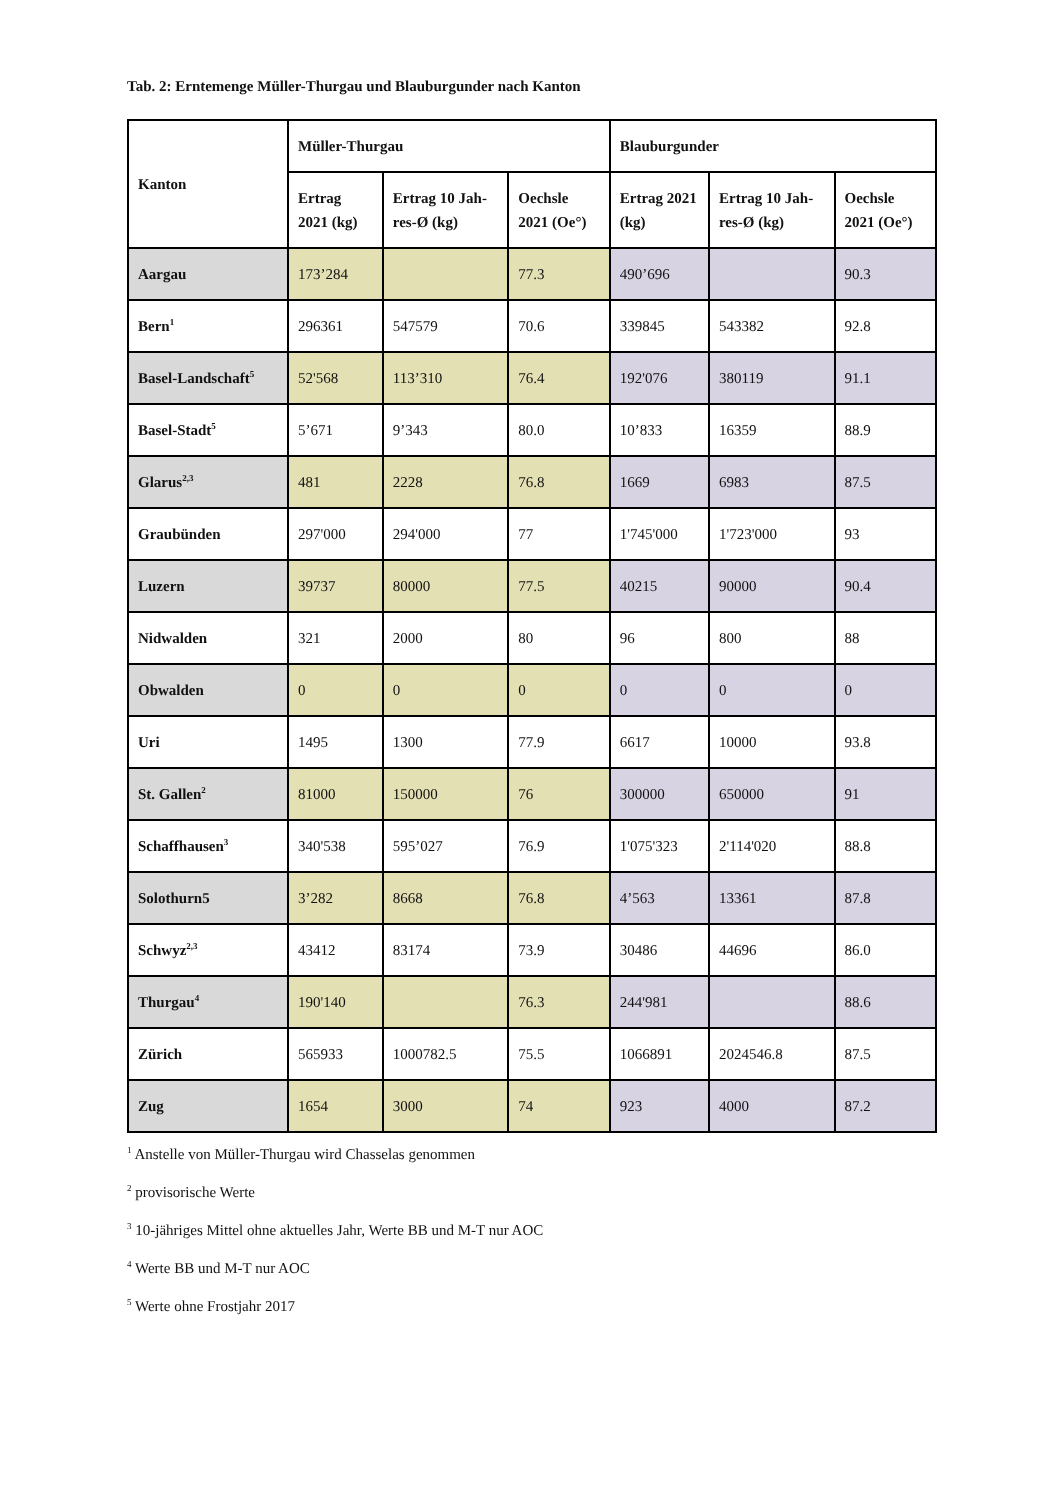Tab. 2: Erntemenge Müller-Thurgau und Blauburgunder nach Kanton
| Kanton | Müller-Thurgau | | | Blauburgunder | | |
| --- | --- | --- | --- | --- | --- | --- |
| | Ertrag 2021 (kg) | Ertrag 10 Jah-res-Ø (kg) | Oechsle 2021 (Oe°) | Ertrag 2021 (kg) | Ertrag 10 Jah-res-Ø (kg) | Oechsle 2021 (Oe°) |
| Aargau | 173’284 | | 77.3 | 490’696 | | 90.3 |
| Bern<sup>1</sup> | 296361 | 547579 | 70.6 | 339845 | 543382 | 92.8 |
| Basel-Landschaft<sup>5</sup> | 52'568 | 113’310 | 76.4 | 192'076 | 380119 | 91.1 |
| Basel-Stadt<sup>5</sup> | 5’671 | 9’343 | 80.0 | 10’833 | 16359 | 88.9 |
| Glarus<sup>2,3</sup> | 481 | 2228 | 76.8 | 1669 | 6983 | 87.5 |
| Graubünden | 297'000 | 294'000 | 77 | 1'745'000 | 1'723'000 | 93 |
| Luzern | 39737 | 80000 | 77.5 | 40215 | 90000 | 90.4 |
| Nidwalden | 321 | 2000 | 80 | 96 | 800 | 88 |
| Obwalden | 0 | 0 | 0 | 0 | 0 | 0 |
| Uri | 1495 | 1300 | 77.9 | 6617 | 10000 | 93.8 |
| St. Gallen<sup>2</sup> | 81000 | 150000 | 76 | 300000 | 650000 | 91 |
| Schaffhausen<sup>3</sup> | 340'538 | 595’027 | 76.9 | 1'075'323 | 2'114'020 | 88.8 |
| Solothurn5 | 3’282 | 8668 | 76.8 | 4’563 | 13361 | 87.8 |
| Schwyz<sup>2,3</sup> | 43412 | 83174 | 73.9 | 30486 | 44696 | 86.0 |
| Thurgau<sup>4</sup> | 190'140 | | 76.3 | 244'981 | | 88.6 |
| Zürich | 565933 | 1000782.5 | 75.5 | 1066891 | 2024546.8 | 87.5 |
| Zug | 1654 | 3000 | 74 | 923 | 4000 | 87.2 |
<sup>1</sup> Anstelle von Müller-Thurgau wird Chasselas genommen
<sup>2</sup> provisorische Werte
<sup>3</sup> 10-jähriges Mittel ohne aktuelles Jahr, Werte BB und M-T nur AOC
<sup>4</sup> Werte BB und M-T nur AOC
<sup>5</sup> Werte ohne Frostjahr 2017